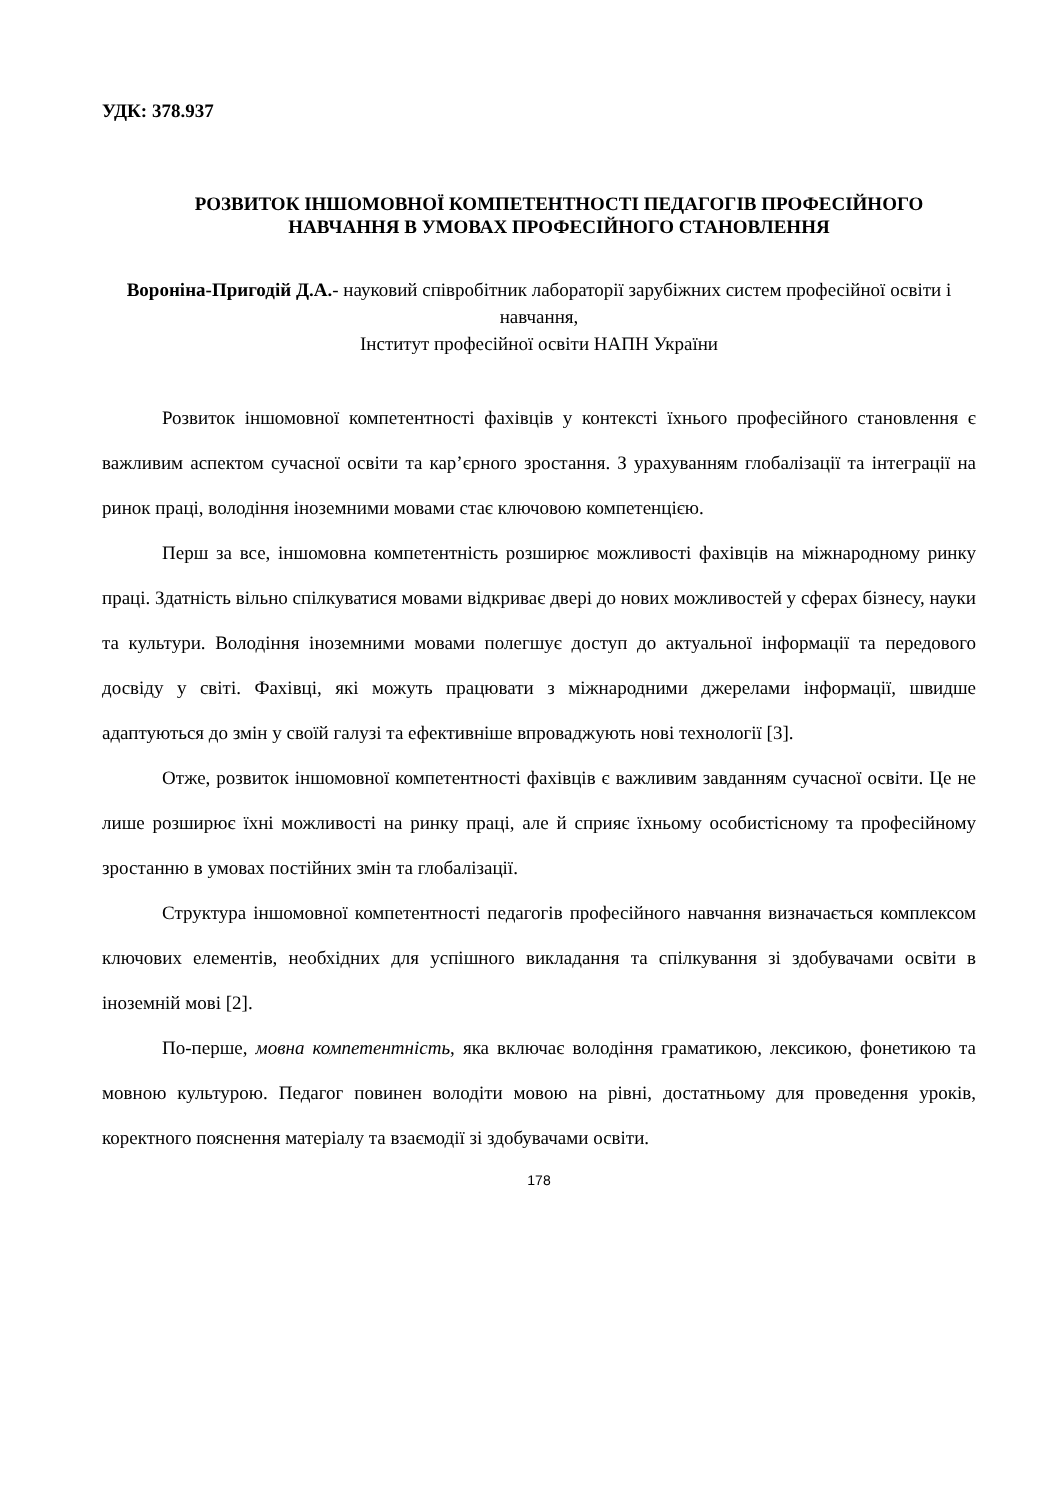УДК: 378.937
РОЗВИТОК ІНШОМОВНОЇ КОМПЕТЕНТНОСТІ ПЕДАГОГІВ ПРОФЕСІЙНОГО НАВЧАННЯ В УМОВАХ ПРОФЕСІЙНОГО СТАНОВЛЕННЯ
Вороніна-Пригодій Д.А.- науковий співробітник лабораторії зарубіжних систем професійної освіти і навчання,
Інститут професійної освіти НАПН України
Розвиток іншомовної компетентності фахівців у контексті їхнього професійного становлення є важливим аспектом сучасної освіти та кар’єрного зростання. З урахуванням глобалізації та інтеграції на ринок праці, володіння іноземними мовами стає ключовою компетенцією.
Перш за все, іншомовна компетентність розширює можливості фахівців на міжнародному ринку праці. Здатність вільно спілкуватися мовами відкриває двері до нових можливостей у сферах бізнесу, науки та культури. Володіння іноземними мовами полегшує доступ до актуальної інформації та передового досвіду у світі. Фахівці, які можуть працювати з міжнародними джерелами інформації, швидше адаптуються до змін у своїй галузі та ефективніше впроваджують нові технології [3].
Отже, розвиток іншомовної компетентності фахівців є важливим завданням сучасної освіти. Це не лише розширює їхні можливості на ринку праці, але й сприяє їхньому особистісному та професійному зростанню в умовах постійних змін та глобалізації.
Структура іншомовної компетентності педагогів професійного навчання визначається комплексом ключових елементів, необхідних для успішного викладання та спілкування зі здобувачами освіти в іноземній мові [2].
По-перше, мовна компетентність, яка включає володіння граматикою, лексикою, фонетикою та мовною культурою. Педагог повинен володіти мовою на рівні, достатньому для проведення уроків, коректного пояснення матеріалу та взаємодії зі здобувачами освіти.
178